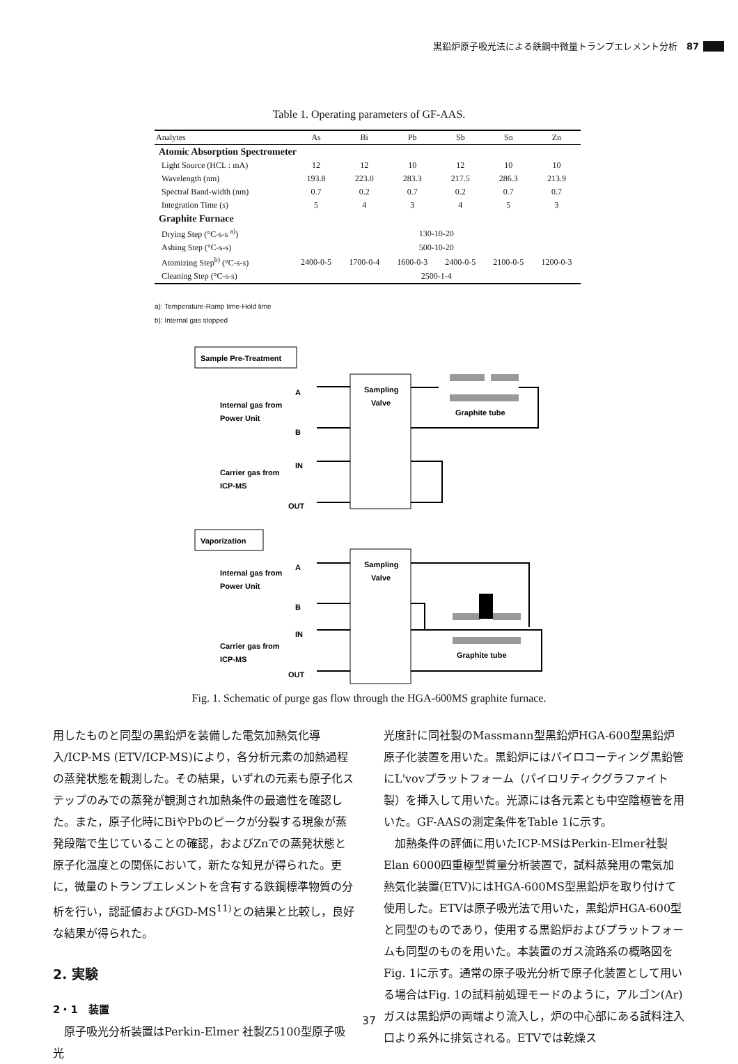黒鉛炉原子吸光法による鉄鋼中微量トランプエレメント分析　87
Table 1. Operating parameters of GF-AAS.
| Analytes | As | Bi | Pb | Sb | Sn | Zn |
| --- | --- | --- | --- | --- | --- | --- |
| Atomic Absorption Spectrometer | | | | | | |
| Light Source (HCL : mA) | 12 | 12 | 10 | 12 | 10 | 10 |
| Wavelength (nm) | 193.8 | 223.0 | 283.3 | 217.5 | 286.3 | 213.9 |
| Spectral Band-width (nm) | 0.7 | 0.2 | 0.7 | 0.2 | 0.7 | 0.7 |
| Integration Time (s) | 5 | 4 | 3 | 4 | 5 | 3 |
| Graphite Furnace | | | | | | |
| Drying Step (°C-s-s <sup>a)</sup>) | 130-10-20 | | | | | |
| Ashing Step (°C-s-s) | 500-10-20 | | | | | |
| Atomizing Step<sup>b)</sup> (°C-s-s) | 2400-0-5 | 1700-0-4 | 1600-0-3 | 2400-0-5 | 2100-0-5 | 1200-0-3 |
| Cleaning Step (°C-s-s) | 2500-1-4 | | | | | |
a): Temperature-Ramp time-Hold time
b): Internal gas stopped
Sample Pre-Treatment
Sampling
Valve
A
B
IN
OUT
Internal gas from
Power Unit
Carrier gas from
ICP-MS
Graphite tube
Vaporization
Sampling
Valve
A
B
IN
OUT
Internal gas from
Power Unit
Carrier gas from
ICP-MS
Graphite tube
Fig. 1. Schematic of purge gas flow through the HGA-600MS graphite furnace.
用したものと同型の黒鉛炉を装備した電気加熱気化導入/ICP-MS (ETV/ICP-MS)により，各分析元素の加熱過程の蒸発状態を観測した。その結果，いずれの元素も原子化ステップのみでの蒸発が観測され加熱条件の最適性を確認した。また，原子化時にBiやPbのピークが分裂する現象が蒸発段階で生じていることの確認，およびZnでの蒸発状態と原子化温度との関係において，新たな知見が得られた。更に，微量のトランプエレメントを含有する鉄鋼標準物質の分析を行い，認証値およびGD-MS<sup>11)</sup>との結果と比較し，良好な結果が得られた。
2. 実験
2・1　装置
　原子吸光分析装置はPerkin-Elmer 社製Z5100型原子吸光
光度計に同社製のMassmann型黒鉛炉HGA-600型黒鉛炉原子化装置を用いた。黒鉛炉にはパイロコーティング黒鉛管にL'vovプラットフォーム（パイロリティクグラファイト製）を挿入して用いた。光源には各元素とも中空陰極管を用いた。GF-AASの測定条件をTable 1に示す。
　加熱条件の評価に用いたICP-MSはPerkin-Elmer社製Elan 6000四重極型質量分析装置で，試料蒸発用の電気加熱気化装置(ETV)にはHGA-600MS型黒鉛炉を取り付けて使用した。ETVは原子吸光法で用いた，黒鉛炉HGA-600型と同型のものであり，使用する黒鉛炉およびプラットフォームも同型のものを用いた。本装置のガス流路系の概略図をFig. 1に示す。通常の原子吸光分析で原子化装置として用いる場合はFig. 1の試料前処理モードのように，アルゴン(Ar)ガスは黒鉛炉の両端より流入し，炉の中心部にある試料注入口より系外に排気される。ETVでは乾燥ス
37